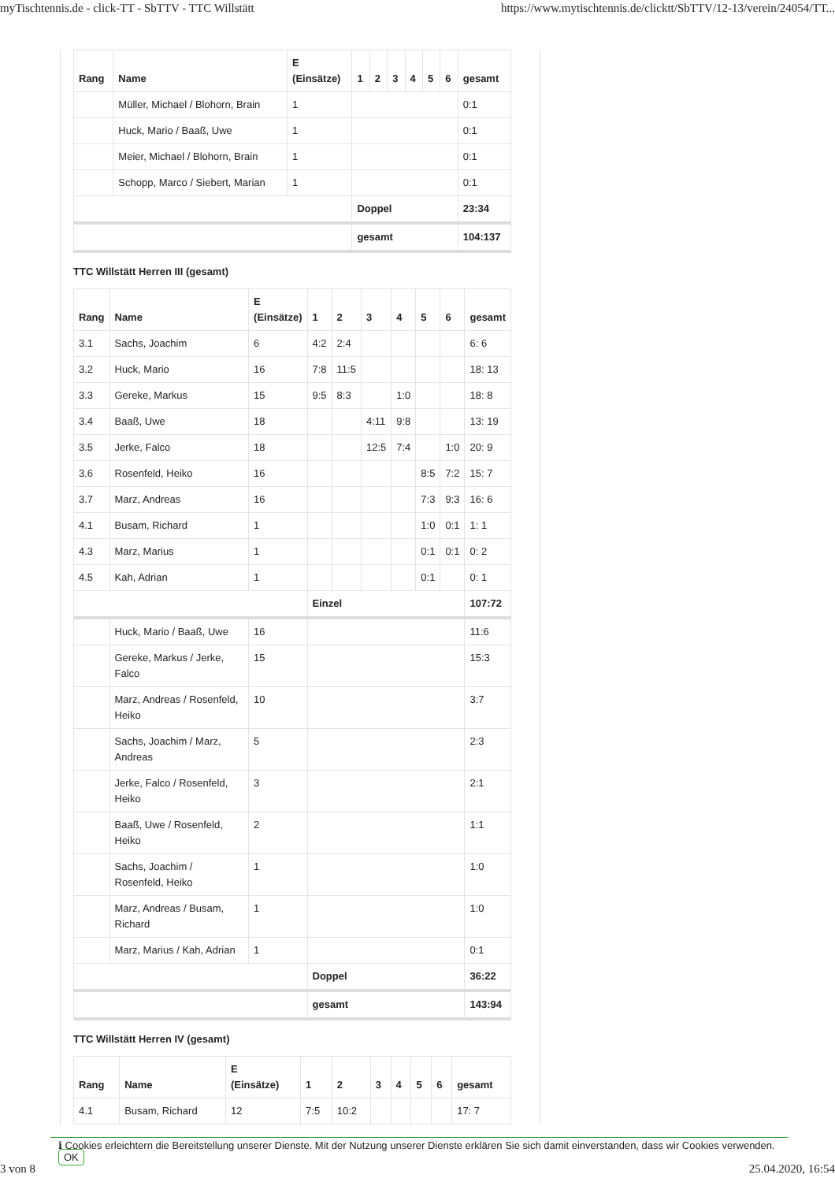myTischtennis.de - click-TT - SbTTV - TTC Willstätt https://www.mytischtennis.de/clicktt/SbTTV/12-13/verein/24054/TT...
| Rang | Name | E (Einsätze) | 1 | 2 | 3 | 4 | 5 | 6 | gesamt |
| --- | --- | --- | --- | --- | --- | --- | --- | --- | --- |
| | Müller, Michael / Blohorn, Brain | 1 | | | | | | | 0:1 |
| | Huck, Mario / Baaß, Uwe | 1 | | | | | | | 0:1 |
| | Meier, Michael / Blohorn, Brain | 1 | | | | | | | 0:1 |
| | Schopp, Marco / Siebert, Marian | 1 | | | | | | | 0:1 |
| | | | Doppel | | | | | | 23:34 |
| | | | gesamt | | | | | | 104:137 |
TTC Willstätt Herren III (gesamt)
| Rang | Name | E (Einsätze) | 1 | 2 | 3 | 4 | 5 | 6 | gesamt |
| --- | --- | --- | --- | --- | --- | --- | --- | --- | --- |
| 3.1 | Sachs, Joachim | 6 | 4:2 | 2:4 | | | | | 6: 6 |
| 3.2 | Huck, Mario | 16 | 7:8 | 11:5 | | | | | 18: 13 |
| 3.3 | Gereke, Markus | 15 | 9:5 | 8:3 | | 1:0 | | | 18: 8 |
| 3.4 | Baaß, Uwe | 18 | | | 4:11 | 9:8 | | | 13: 19 |
| 3.5 | Jerke, Falco | 18 | | | 12:5 | 7:4 | | 1:0 | 20: 9 |
| 3.6 | Rosenfeld, Heiko | 16 | | | | | 8:5 | 7:2 | 15: 7 |
| 3.7 | Marz, Andreas | 16 | | | | | 7:3 | 9:3 | 16: 6 |
| 4.1 | Busam, Richard | 1 | | | | | 1:0 | 0:1 | 1: 1 |
| 4.3 | Marz, Marius | 1 | | | | | 0:1 | 0:1 | 0: 2 |
| 4.5 | Kah, Adrian | 1 | | | | | 0:1 | | 0: 1 |
| | | | Einzel | | | | | | 107:72 |
| | Huck, Mario / Baaß, Uwe | 16 | | | | | | | 11:6 |
| | Gereke, Markus / Jerke, Falco | 15 | | | | | | | 15:3 |
| | Marz, Andreas / Rosenfeld, Heiko | 10 | | | | | | | 3:7 |
| | Sachs, Joachim / Marz, Andreas | 5 | | | | | | | 2:3 |
| | Jerke, Falco / Rosenfeld, Heiko | 3 | | | | | | | 2:1 |
| | Baaß, Uwe / Rosenfeld, Heiko | 2 | | | | | | | 1:1 |
| | Sachs, Joachim / Rosenfeld, Heiko | 1 | | | | | | | 1:0 |
| | Marz, Andreas / Busam, Richard | 1 | | | | | | | 1:0 |
| | Marz, Marius / Kah, Adrian | 1 | | | | | | | 0:1 |
| | | | Doppel | | | | | | 36:22 |
| | | | gesamt | | | | | | 143:94 |
TTC Willstätt Herren IV (gesamt)
| Rang | Name | E (Einsätze) | 1 | 2 | 3 | 4 | 5 | 6 | gesamt |
| --- | --- | --- | --- | --- | --- | --- | --- | --- | --- |
| 4.1 | Busam, Richard | 12 | 7:5 | 10:2 | | | | | 17: 7 |
ℹ Cookies erleichtern die Bereitstellung unserer Dienste. Mit der Nutzung unserer Dienste erklären Sie sich damit einverstanden, dass wir Cookies verwenden. OK
3 von 8 25.04.2020, 16:54